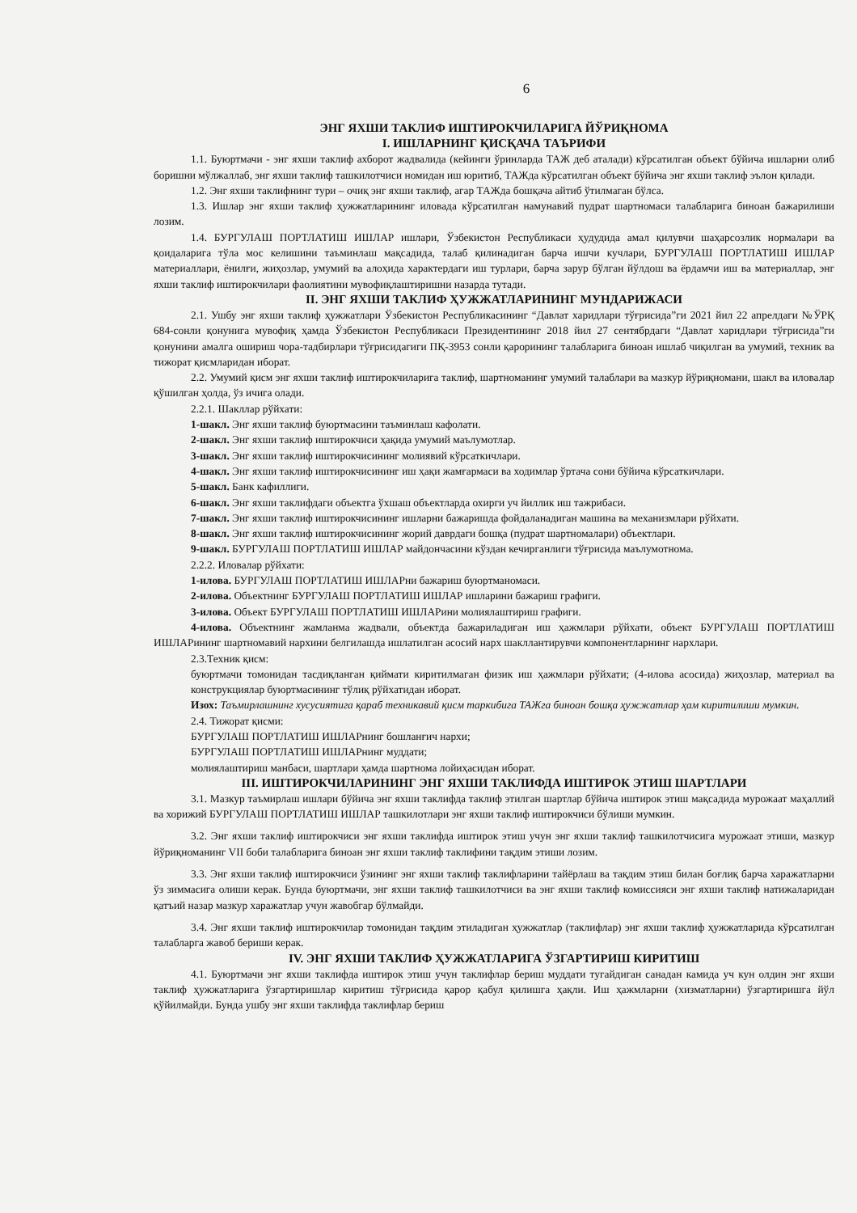6
ЭНГ ЯХШИ ТАКЛИФ ИШТИРОКЧИЛАРИГА ЙЎРИҚНОМА
I. ИШЛАРНИНГ ҚИСҚАЧА ТАЪРИФИ
1.1. Буюртмачи - энг яхши таклиф ахборот жадвалида (кейинги ўринларда ТАЖ деб аталади) кўрсатилган объект бўйича ишларни олиб боришни мўлжаллаб, энг яхши таклиф ташкилотчиси номидан иш юритиб, ТАЖда кўрсатилган объект бўйича энг яхши таклиф эълон қилади.
1.2. Энг яхши таклифнинг тури – очиқ энг яхши таклиф, агар ТАЖда бошқача айтиб ўтилмаган бўлса.
1.3. Ишлар энг яхши таклиф ҳужжатларининг иловада кўрсатилган намунавий пудрат шартномаси талабларига биноан бажарилиши лозим.
1.4. БУРГУЛАШ ПОРТЛАТИШ ИШЛАР ишлари, Ўзбекистон Республикаси ҳудудида амал қилувчи шаҳарсозлик нормалари ва қоидаларига тўла мос келишини таъминлаш мақсадида, талаб қилинадиган барча ишчи кучлари, БУРГУЛАШ ПОРТЛАТИШ ИШЛАР материаллари, ёнилғи, жиҳозлар, умумий ва алоҳида характердаги иш турлари, барча зарур бўлган йўлдош ва ёрдамчи иш ва материаллар, энг яхши таклиф иштирокчилари фаолиятини мувофиқлаштиришни назарда тутади.
II. ЭНГ ЯХШИ ТАКЛИФ ҲУЖЖАТЛАРИНИНГ МУНДАРИЖАСИ
2.1. Ушбу энг яхши таклиф ҳужжатлари Ўзбекистон Республикасининг “Давлат харидлари тўғрисида”ги 2021 йил 22 апрелдаги №ЎРҚ 684-сонли қонунига мувофиқ ҳамда Ўзбекистон Республикаси Президентининг 2018 йил 27 сентябрдаги “Давлат харидлари тўғрисида”ги қонунини амалга ошириш чора-тадбирлари тўғрисидагиги ПҚ-3953 сонли қарорининг талабларига биноан ишлаб чиқилган ва умумий, техник ва тижорат қисмларидан иборат.
2.2. Умумий қисм энг яхши таклиф иштирокчиларига таклиф, шартноманинг умумий талаблари ва мазкур йўриқномани, шакл ва иловалар қўшилган ҳолда, ўз ичига олади.
2.2.1. Шакллар рўйхати:
1-шакл. Энг яхши таклиф буюртмасини таъминлаш кафолати.
2-шакл. Энг яхши таклиф иштирокчиси ҳақида умумий маълумотлар.
3-шакл. Энг яхши таклиф иштирокчисининг молиявий кўрсаткичлари.
4-шакл. Энг яхши таклиф иштирокчисининг иш ҳақи жамғармаси ва ходимлар ўртача сони бўйича кўрсаткичлари.
5-шакл. Банк кафиллиги.
6-шакл. Энг яхши таклифдаги объектга ўхшаш объектларда охирги уч йиллик иш тажрибаси.
7-шакл. Энг яхши таклиф иштирокчисининг ишларни бажаришда фойдаланадиган машина ва механизмлари рўйхати.
8-шакл. Энг яхши таклиф иштирокчисининг жорий даврдаги бошқа (пудрат шартномалари) объектлари.
9-шакл. БУРГУЛАШ ПОРТЛАТИШ ИШЛАР майдончасини кўздан кечирганлиги тўғрисида маълумотнома.
2.2.2. Иловалар рўйхати:
1-илова. БУРГУЛАШ ПОРТЛАТИШ ИШЛАРни бажариш буюртманомаси.
2-илова. Объектнинг БУРГУЛАШ ПОРТЛАТИШ ИШЛАР ишларини бажариш графиги.
3-илова. Объект БУРГУЛАШ ПОРТЛАТИШ ИШЛАРини молиялаштириш графиги.
4-илова. Объектнинг жамланма жадвали, объектда бажариладиган иш ҳажмлари рўйхати, объект БУРГУЛАШ ПОРТЛАТИШ ИШЛАРининг шартномавий нархини белгилашда ишлатилган асосий нарх шакллантирувчи компонентларнинг нархлари.
2.3.Техник қисм:
буюртмачи томонидан тасдиқланган қиймати киритилмаган физик иш ҳажмлари рўйхати; (4-илова асосида) жиҳозлар, материал ва конструкциялар буюртмасининг тўлиқ рўйхатидан иборат.
Изох: Таъмирлашнинг хусусиятига қараб техникавий қисм таркибига ТАЖга биноан бошқа ҳужжатлар ҳам киритилиши мумкин.
2.4. Тижорат қисми:
БУРГУЛАШ ПОРТЛАТИШ ИШЛАРнинг бошланғич нархи;
БУРГУЛАШ ПОРТЛАТИШ ИШЛАРнинг муддати;
молиялаштириш манбаси, шартлари ҳамда шартнома лойиҳасидан иборат.
III. ИШТИРОКЧИЛАРИНИНГ ЭНГ ЯХШИ ТАКЛИФДА ИШТИРОК ЭТИШ ШАРТЛАРИ
3.1. Мазкур таъмирлаш ишлари бўйича энг яхши таклифда таклиф этилган шартлар бўйича иштирок этиш мақсадида мурожаат маҳаллий ва хорижий БУРГУЛАШ ПОРТЛАТИШ ИШЛАР ташкилотлари энг яхши таклиф иштирокчиси бўлиши мумкин.
3.2. Энг яхши таклиф иштирокчиси энг яхши таклифда иштирок этиш учун энг яхши таклиф ташкилотчисига мурожаат этиши, мазкур йўриқноманинг VII боби талабларига биноан энг яхши таклиф таклифини тақдим этиши лозим.
3.3. Энг яхши таклиф иштирокчиси ўзининг энг яхши таклиф таклифларини тайёрлаш ва тақдим этиш билан боғлиқ барча харажатларни ўз зиммасига олиши керак. Бунда буюртмачи, энг яхши таклиф ташкилотчиси ва энг яхши таклиф комиссияси энг яхши таклиф натижаларидан қатъий назар мазкур харажатлар учун жавобгар бўлмайди.
3.4. Энг яхши таклиф иштирокчилар томонидан тақдим этиладиган ҳужжатлар (таклифлар) энг яхши таклиф ҳужжатларида кўрсатилган талабларга жавоб бериши керак.
IV. ЭНГ ЯХШИ ТАКЛИФ ҲУЖЖАТЛАРИГА ЎЗГАРТИРИШ КИРИТИШ
4.1. Буюртмачи энг яхши таклифда иштирок этиш учун таклифлар бериш муддати тугайдиган санадан камида уч кун олдин энг яхши таклиф ҳужжатларига ўзгартиришлар киритиш тўғрисида қарор қабул қилишга ҳақли. Иш ҳажмларни (хизматларни) ўзгартиришга йўл қўйилмайди. Бунда ушбу энг яхши таклифда таклифлар бериш